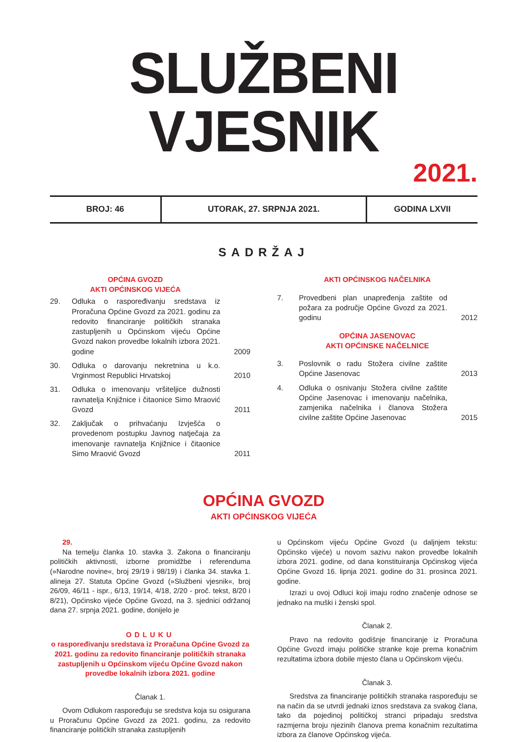SLUŽBENI VJESNIK
2021.
| BROJ: 46 | UTORAK, 27. SRPNJA 2021. | GODINA LXVII |
SADRŽAJ
OPĆINA GVOZD
AKTI OPĆINSKOG VIJEĆA
| 29. | Odluka o raspoređivanju sredstava iz Proračuna Općine Gvozd za 2021. godinu za redovito financiranje političkih stranaka zastupljenih u Općinskom vijeću Općine Gvozd nakon provedbe lokalnih izbora 2021. godine | 2009 |
| 30. | Odluka o darovanju nekretnina u k.o. Vrginmost Republici Hrvatskoj | 2010 |
| 31. | Odluka o imenovanju vršiteljice dužnosti ravnatelja Knjižnice i čitaonice Simo Mraović Gvozd | 2011 |
| 32. | Zaključak o prihvaćanju Izvješća o provedenom postupku Javnog natječaja za imenovanje ravnatelja Knjižnice i čitaonice Simo Mraović Gvozd | 2011 |
AKTI OPĆINSKOG NAČELNIKA
| 7. | Provedbeni plan unapređenja zaštite od požara za područje Općine Gvozd za 2021. godinu | 2012 |
| OPĆINA JASENOVAC AKTI OPĆINSKE NAČELNICE | | |
| 3. | Poslovnik o radu Stožera civilne zaštite Općine Jasenovac | 2013 |
| 4. | Odluka o osnivanju Stožera civilne zaštite Općine Jasenovac i imenovanju načelnika, zamjenika načelnika i članova Stožera civilne zaštite Općine Jasenovac | 2015 |
OPĆINA GVOZD
AKTI OPĆINSKOG VIJEĆA
29.
Na temelju članka 10. stavka 3. Zakona o financiranju političkih aktivnosti, izborne promidžbe i referenduma (»Narodne novine«, broj 29/19 i 98/19) i članka 34. stavka 1. alineja 27. Statuta Općine Gvozd (»Službeni vjesnik«, broj 26/09, 46/11 - ispr., 6/13, 19/14, 4/18, 2/20 - proč. tekst, 8/20 i 8/21), Općinsko vijeće Općine Gvozd, na 3. sjednici održanoj dana 27. srpnja 2021. godine, donijelo je
ODLUKU
o raspoređivanju sredstava iz Proračuna Općine Gvozd za 2021. godinu za redovito financiranje političkih stranaka zastupljenih u Općinskom vijeću Općine Gvozd nakon provedbe lokalnih izbora 2021. godine
Članak 1.
Ovom Odlukom raspoređuju se sredstva koja su osigurana u Proračunu Općine Gvozd za 2021. godinu, za redovito financiranje političkih stranaka zastupljenih
u Općinskom vijeću Općine Gvozd (u daljnjem tekstu: Općinsko vijeće) u novom sazivu nakon provedbe lokalnih izbora 2021. godine, od dana konstituiranja Općinskog vijeća Općine Gvozd 16. lipnja 2021. godine do 31. prosinca 2021. godine.
Izrazi u ovoj Odluci koji imaju rodno značenje odnose se jednako na muški i ženski spol.
Članak 2.
Pravo na redovito godišnje financiranje iz Proračuna Općine Gvozd imaju političke stranke koje prema konačnim rezultatima izbora dobile mjesto člana u Općinskom vijeću.
Članak 3.
Sredstva za financiranje političkih stranaka raspoređuju se na način da se utvrdi jednaki iznos sredstava za svakog člana, tako da pojedinoj političkoj stranci pripadaju sredstva razmjerna broju njezinih članova prema konačnim rezultatima izbora za članove Općinskog vijeća.